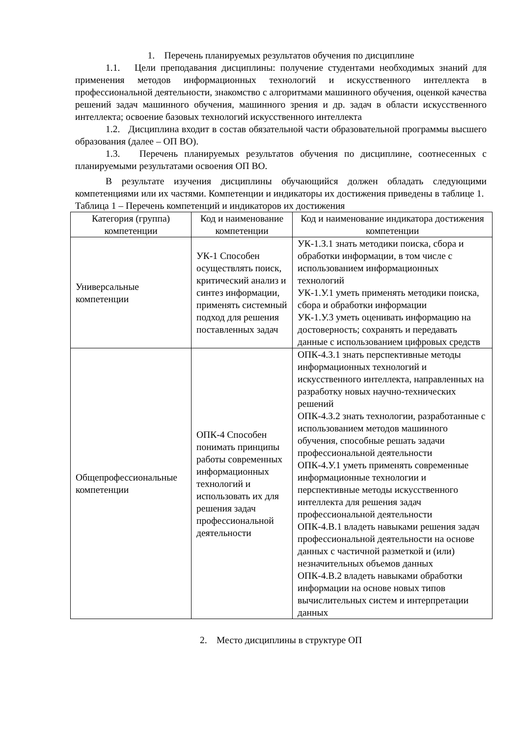1. Перечень планируемых результатов обучения по дисциплине
1.1. Цели преподавания дисциплины: получение студентами необходимых знаний для применения методов информационных технологий и искусственного интеллекта в профессиональной деятельности, знакомство с алгоритмами машинного обучения, оценкой качества решений задач машинного обучения, машинного зрения и др. задач в области искусственного интеллекта; освоение базовых технологий искусственного интеллекта
1.2. Дисциплина входит в состав обязательной части образовательной программы высшего образования (далее – ОП ВО).
1.3. Перечень планируемых результатов обучения по дисциплине, соотнесенных с планируемыми результатами освоения ОП ВО.
В результате изучения дисциплины обучающийся должен обладать следующими компетенциями или их частями. Компетенции и индикаторы их достижения приведены в таблице 1.
Таблица 1 – Перечень компетенций и индикаторов их достижения
| Категория (группа) компетенции | Код и наименование компетенции | Код и наименование индикатора достижения компетенции |
| --- | --- | --- |
| Универсальные компетенции | УК-1 Способен осуществлять поиск, критический анализ и синтез информации, применять системный подход для решения поставленных задач | УК-1.З.1 знать методики поиска, сбора и обработки информации, в том числе с использованием информационных технологий УК-1.У.1 уметь применять методики поиска, сбора и обработки информации УК-1.У.3 уметь оценивать информацию на достоверность; сохранять и передавать данные с использованием цифровых средств |
| Общепрофессиональные компетенции | ОПК-4 Способен понимать принципы работы современных информационных технологий и использовать их для решения задач профессиональной деятельности | ОПК-4.З.1 знать перспективные методы информационных технологий и искусственного интеллекта, направленных на разработку новых научно-технических решений ОПК-4.З.2 знать технологии, разработанные с использованием методов машинного обучения, способные решать задачи профессиональной деятельности ОПК-4.У.1 уметь применять современные информационные технологии и перспективные методы искусственного интеллекта для решения задач профессиональной деятельности ОПК-4.В.1 владеть навыками решения задач профессиональной деятельности на основе данных с частичной разметкой и (или) незначительных объемов данных ОПК-4.В.2 владеть навыками обработки информации на основе новых типов вычислительных систем и интерпретации данных |
2. Место дисциплины в структуре ОП